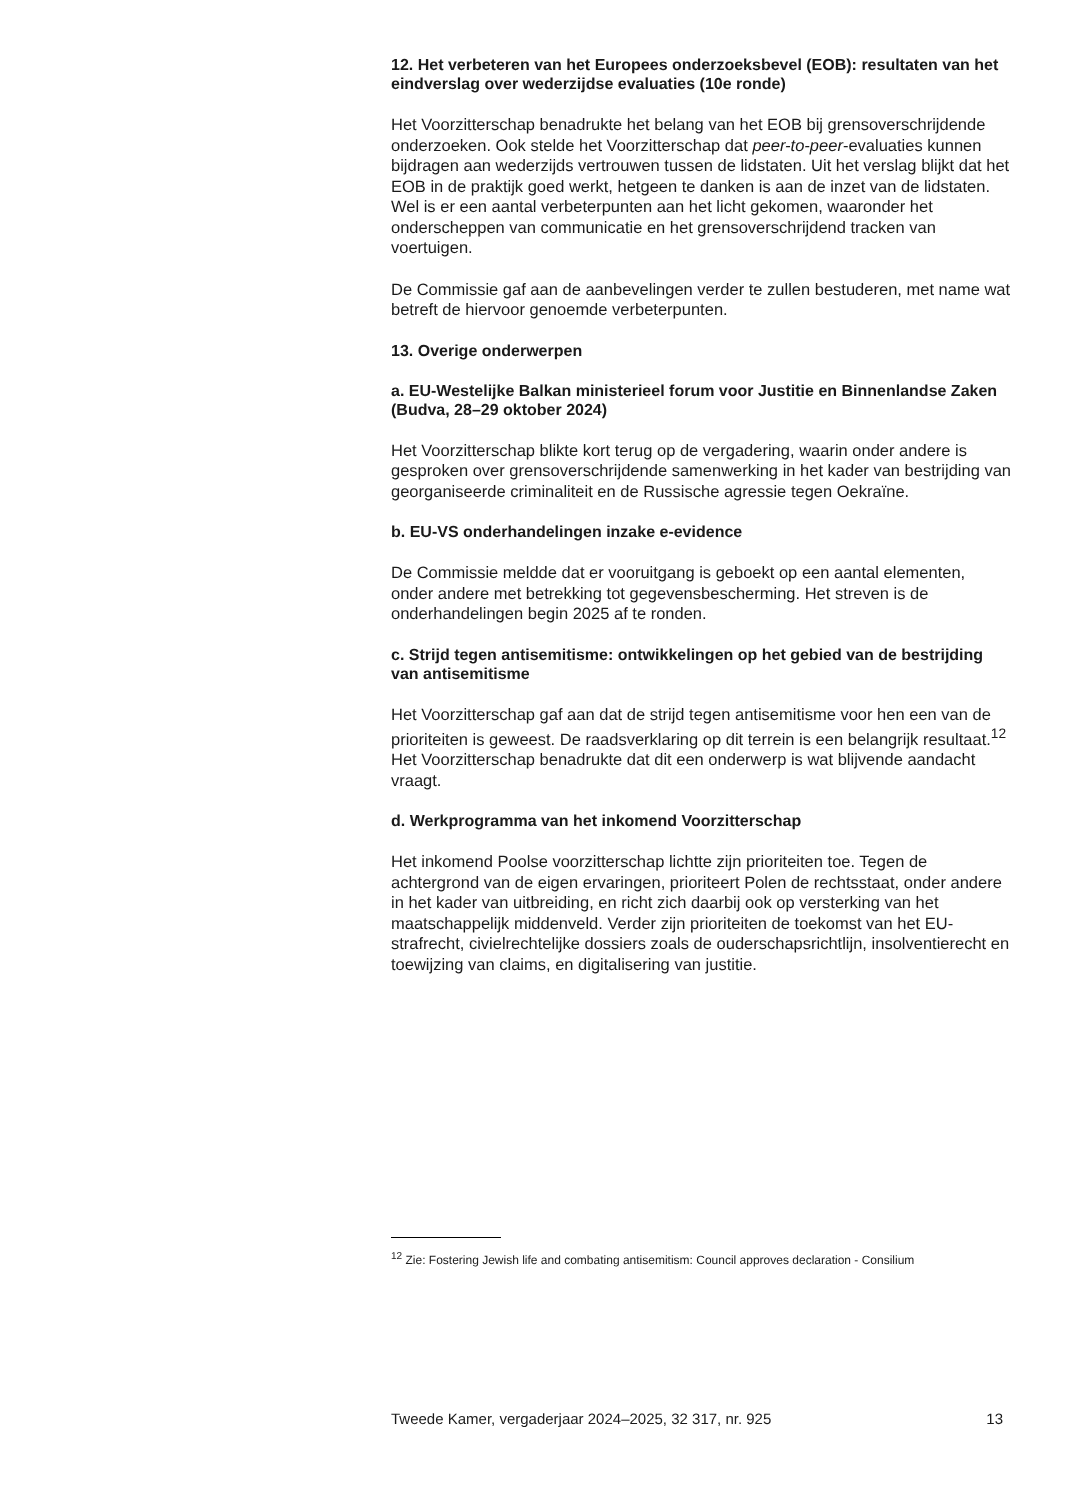12. Het verbeteren van het Europees onderzoeksbevel (EOB): resultaten van het eindverslag over wederzijdse evaluaties (10e ronde)
Het Voorzitterschap benadrukte het belang van het EOB bij grensoverschrijdende onderzoeken. Ook stelde het Voorzitterschap dat peer-to-peer-evaluaties kunnen bijdragen aan wederzijds vertrouwen tussen de lidstaten. Uit het verslag blijkt dat het EOB in de praktijk goed werkt, hetgeen te danken is aan de inzet van de lidstaten. Wel is er een aantal verbeterpunten aan het licht gekomen, waaronder het onderscheppen van communicatie en het grensoverschrijdend tracken van voertuigen.
De Commissie gaf aan de aanbevelingen verder te zullen bestuderen, met name wat betreft de hiervoor genoemde verbeterpunten.
13. Overige onderwerpen
a. EU-Westelijke Balkan ministerieel forum voor Justitie en Binnenlandse Zaken (Budva, 28–29 oktober 2024)
Het Voorzitterschap blikte kort terug op de vergadering, waarin onder andere is gesproken over grensoverschrijdende samenwerking in het kader van bestrijding van georganiseerde criminaliteit en de Russische agressie tegen Oekraïne.
b. EU-VS onderhandelingen inzake e-evidence
De Commissie meldde dat er vooruitgang is geboekt op een aantal elementen, onder andere met betrekking tot gegevensbescherming. Het streven is de onderhandelingen begin 2025 af te ronden.
c. Strijd tegen antisemitisme: ontwikkelingen op het gebied van de bestrijding van antisemitisme
Het Voorzitterschap gaf aan dat de strijd tegen antisemitisme voor hen een van de prioriteiten is geweest. De raadsverklaring op dit terrein is een belangrijk resultaat.<sup>12</sup> Het Voorzitterschap benadrukte dat dit een onderwerp is wat blijvende aandacht vraagt.
d. Werkprogramma van het inkomend Voorzitterschap
Het inkomend Poolse voorzitterschap lichtte zijn prioriteiten toe. Tegen de achtergrond van de eigen ervaringen, prioriteert Polen de rechtsstaat, onder andere in het kader van uitbreiding, en richt zich daarbij ook op versterking van het maatschappelijk middenveld. Verder zijn prioriteiten de toekomst van het EU-strafrecht, civielrechtelijke dossiers zoals de ouderschapsrichtlijn, insolventierecht en toewijzing van claims, en digitalisering van justitie.
<sup>12</sup> Zie: Fostering Jewish life and combating antisemitism: Council approves declaration - Consilium
Tweede Kamer, vergaderjaar 2024–2025, 32 317, nr. 925 13